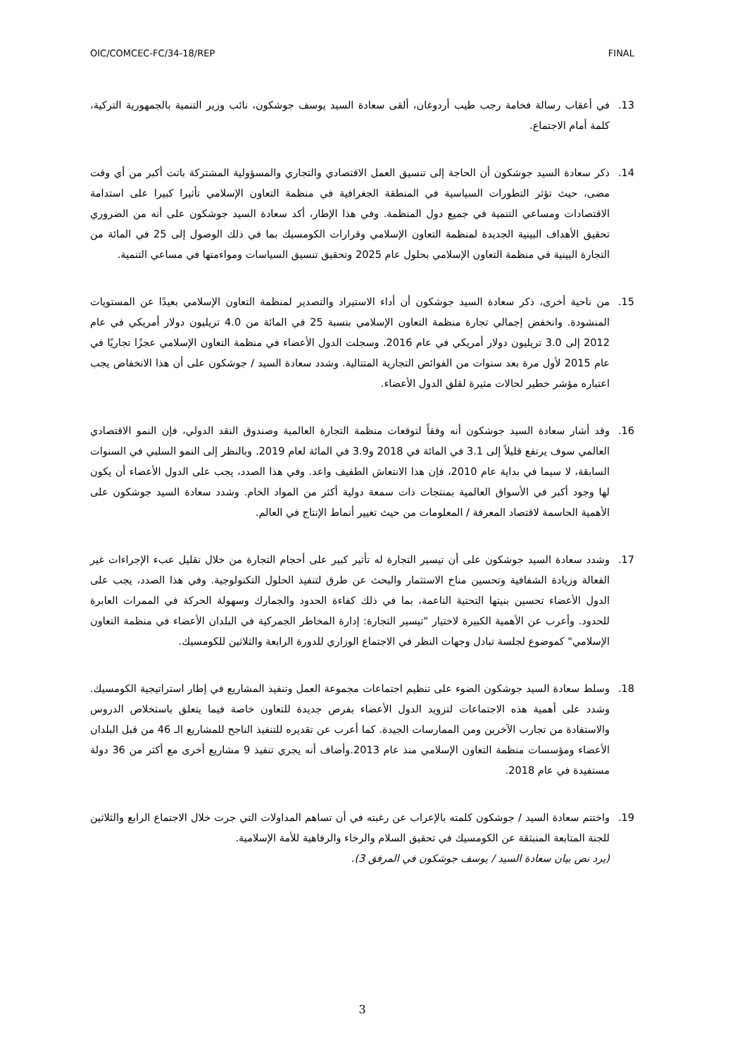OIC/COMCEC-FC/34-18/REP FINAL
13. في أعقاب رسالة فخامة رجب طيب أردوغان، ألقى سعادة السيد يوسف جوشكون، نائب وزير التنمية بالجمهورية التركية، كلمة أمام الاجتماع.
14. ذكر سعادة السيد جوشكون أن الحاجة إلى تنسيق العمل الاقتصادي والتجاري والمسؤولية المشتركة باتت أكبر من أي وقت مضى، حيث تؤثر التطورات السياسية في المنطقة الجغرافية في منظمة التعاون الإسلامي تأثيرا كبيرا على استدامة الاقتصادات ومساعي التنمية في جميع دول المنظمة. وفي هذا الإطار، أكد سعادة السيد جوشكون على أنه من الضروري تحقيق الأهداف البينية الجديدة لمنظمة التعاون الإسلامي وقرارات الكومسيك بما في ذلك الوصول إلى 25 في المائة من التجارة البينية في منظمة التعاون الإسلامي بحلول عام 2025 وتحقيق تنسيق السياسات ومواءمتها في مساعي التنمية.
15. من ناحية أخرى، ذكر سعادة السيد جوشكون أن أداء الاستيراد والتصدير لمنظمة التعاون الإسلامي بعيدًا عن المستويات المنشودة. وانخفض إجمالي تجارة منظمة التعاون الإسلامي بنسبة 25 في المائة من 4.0 تريليون دولار أمريكي في عام 2012 إلى 3.0 تريليون دولار أمريكي في عام 2016. وسجلت الدول الأعضاء في منظمة التعاون الإسلامي عجزًا تجاريًا في عام 2015 لأول مرة بعد سنوات من الفوائض التجارية المتتالية. وشدد سعادة السيد / جوشكون على أن هذا الانخفاض يجب اعتباره مؤشر خطير لحالات مثيرة لقلق الدول الأعضاء.
16. وقد أشار سعادة السيد جوشكون أنه وفقاً لتوقعات منظمة التجارة العالمية وصندوق النقد الدولي، فإن النمو الاقتصادي العالمي سوف يرتفع قليلاً إلى 3.1 في المائة في 2018 و3.9 في المائة لعام 2019. وبالنظر إلى النمو السلبي في السنوات السابقة، لا سيما في بداية عام 2010، فإن هذا الانتعاش الطفيف واعد. وفي هذا الصدد، يجب على الدول الأعضاء أن يكون لها وجود أكبر في الأسواق العالمية بمنتجات ذات سمعة دولية أكثر من المواد الخام. وشدد سعادة السيد جوشكون على الأهمية الحاسمة لاقتصاد المعرفة / المعلومات من حيث تغيير أنماط الإنتاج في العالم.
17. وشدد سعادة السيد جوشكون على أن تيسير التجارة له تأثير كبير على أحجام التجارة من خلال تقليل عبء الإجراءات غير الفعالة وزيادة الشفافية وتحسين مناخ الاستثمار والبحث عن طرق لتنفيذ الحلول التكنولوجية. وفي هذا الصدد، يجب على الدول الأعضاء تحسين بنيتها التحتية الناعمة، بما في ذلك كفاءة الحدود والجمارك وسهولة الحركة في الممرات العابرة للحدود. وأعرب عن الأهمية الكبيرة لاختيار "تيسير التجارة: إدارة المخاطر الجمركية في البلدان الأعضاء في منظمة التعاون الإسلامي" كموضوع لجلسة تبادل وجهات النظر في الاجتماع الوزاري للدورة الرابعة والثلاثين للكومسيك.
18. وسلط سعادة السيد جوشكون الضوء على تنظيم اجتماعات مجموعة العمل وتنفيذ المشاريع في إطار استراتيجية الكومسيك. وشدد على أهمية هذه الاجتماعات لتزويد الدول الأعضاء بفرص جديدة للتعاون خاصة فيما يتعلق باستخلاص الدروس والاستفادة من تجارب الآخرين ومن الممارسات الجيدة. كما أعرب عن تقديره للتنفيذ الناجح للمشاريع الـ 46 من قبل البلدان الأعضاء ومؤسسات منظمة التعاون الإسلامي منذ عام 2013.وأضاف أنه يجري تنفيذ 9 مشاريع أخرى مع أكثر من 36 دولة مستفيدة في عام 2018.
19. واختتم سعادة السيد / جوشكون كلمته بالإعراب عن رغبته في أن تساهم المداولات التي جرت خلال الاجتماع الرابع والثلاثين للجنة المتابعة المنبثقة عن الكومسيك في تحقيق السلام والرخاء والرفاهية للأمة الإسلامية.
(يرد نص بيان سعادة السيد / يوسف جوشكون في المرفق 3).
3